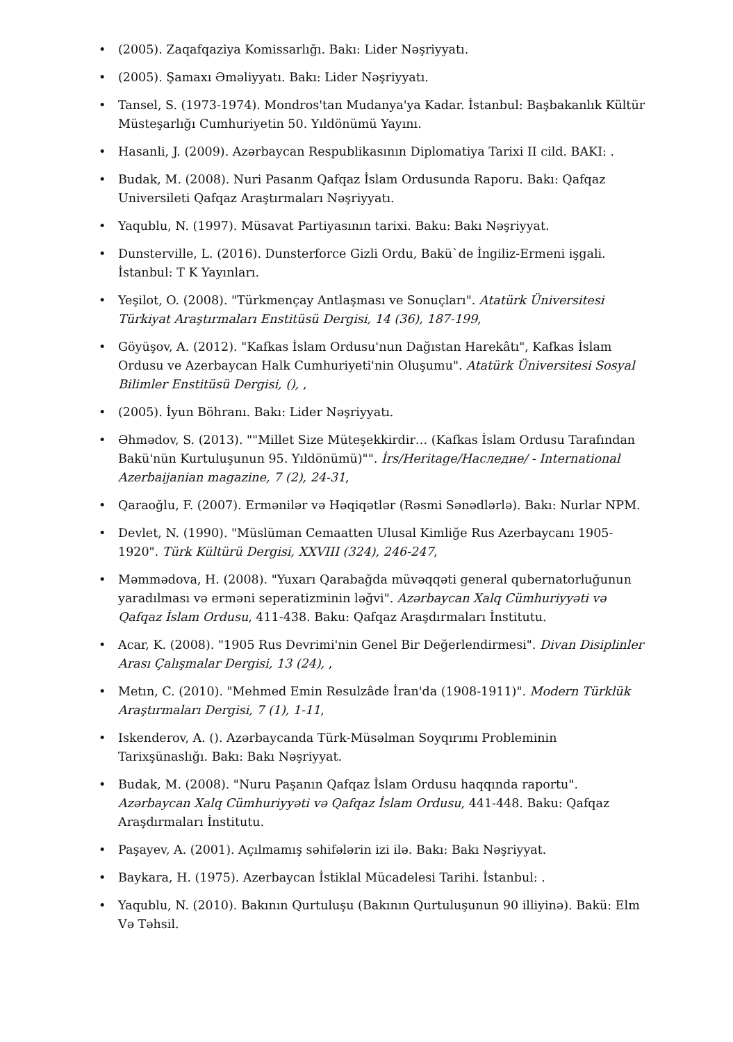• (2005). Zaqafqaziya Komissarlığı. Bakı: Lider Nəşriyyatı.
• (2005). Şamaxı Əməliyyatı. Bakı: Lider Nəşriyyatı.
• Tansel, S. (1973-1974). Mondros'tan Mudanya'ya Kadar. İstanbul: Başbakanlık Kültür Müsteşarlığı Cumhuriyetin 50. Yıldönümü Yayını.
• Hasanli, J. (2009). Azərbaycan Respublikasının Diplomatiya Tarixi II cild. BAKI: .
• Budak, M. (2008). Nuri Pasanm Qafqaz İslam Ordusunda Raporu. Bakı: Qafqaz Universileti Qafqaz Araştırmaları Nəşriyyatı.
• Yaqublu, N. (1997). Müsavat Partiyasının tarixi. Baku: Bakı Nəşriyyat.
• Dunsterville, L. (2016). Dunsterforce Gizli Ordu, Bakü`de İngiliz-Ermeni işgali. İstanbul: T K Yayınları.
• Yeşilot, O. (2008). "Türkmençay Antlaşması ve Sonuçları". Atatürk Üniversitesi Türkiyat Araştırmaları Enstitüsü Dergisi, 14 (36), 187-199,
• Göyüşov, A. (2012). "Kafkas İslam Ordusu'nun Dağıstan Harekâtı", Kafkas İslam Ordusu ve Azerbaycan Halk Cumhuriyeti'nin Oluşumu". Atatürk Üniversitesi Sosyal Bilimler Enstitüsü Dergisi, (), ,
• (2005). İyun Böhranı. Bakı: Lider Nəşriyyatı.
• Əhmədov, S. (2013). ""Millet Size Müteşekkirdir… (Kafkas İslam Ordusu Tarafından Bakü'nün Kurtuluşunun 95. Yıldönümü)"". İrs/Heritage/Наследие/ - International Azerbaijanian magazine, 7 (2), 24-31,
• Qaraoğlu, F. (2007). Ermənilər və Həqiqətlər (Rəsmi Sənədlərlə). Bakı: Nurlar NPM.
• Devlet, N. (1990). "Müslüman Cemaatten Ulusal Kimliğe Rus Azerbaycanı 1905-1920". Türk Kültürü Dergisi, XXVIII (324), 246-247,
• Məmmədova, H. (2008). "Yuxarı Qarabağda müvəqqəti general qubernatorluğunun yaradılması və erməni seperatizminin ləğvi". Azərbaycan Xalq Cümhuriyyəti və Qafqaz İslam Ordusu, 411-438. Baku: Qafqaz Araşdırmaları İnstitutu.
• Acar, K. (2008). "1905 Rus Devrimi'nin Genel Bir Değerlendirmesi". Divan Disiplinler Arası Çalışmalar Dergisi, 13 (24), ,
• Metın, C. (2010). "Mehmed Emin Resulzâde İran'da (1908-1911)". Modern Türklük Araştırmaları Dergisi, 7 (1), 1-11,
• Iskenderov, A. (). Azərbaycanda Türk-Müsəlman Soyqırımı Probleminin Tarixşünaslığı. Bakı: Bakı Nəşriyyat.
• Budak, M. (2008). "Nuru Paşanın Qafqaz İslam Ordusu haqqında raportu". Azərbaycan Xalq Cümhuriyyəti və Qafqaz İslam Ordusu, 441-448. Baku: Qafqaz Araşdırmaları İnstitutu.
• Paşayev, A. (2001). Açılmamış səhifələrin izi ilə. Bakı: Bakı Nəşriyyat.
• Baykara, H. (1975). Azerbaycan İstiklal Mücadelesi Tarihi. İstanbul: .
• Yaqublu, N. (2010). Bakının Qurtuluşu (Bakının Qurtuluşunun 90 illiyinə). Bakü: Elm Və Təhsil.